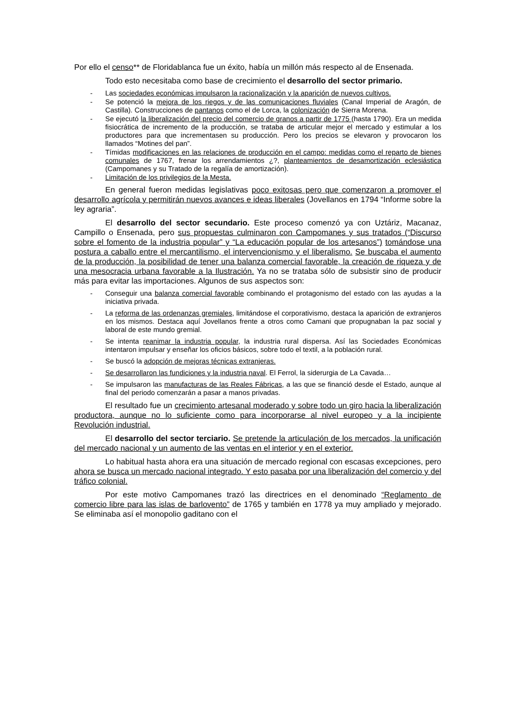Por ello el censo** de Floridablanca fue un éxito, había un millón más respecto al de Ensenada.
Todo esto necesitaba como base de crecimiento el desarrollo del sector primario.
- Las sociedades económicas impulsaron la racionalización y la aparición de nuevos cultivos.
- Se potenció la mejora de los riegos y de las comunicaciones fluviales (Canal Imperial de Aragón, de Castilla). Construcciones de pantanos como el de Lorca, la colonización de Sierra Morena.
- Se ejecutó la liberalización del precio del comercio de granos a partir de 1775 (hasta 1790). Era un medida fisiocrática de incremento de la producción, se trataba de articular mejor el mercado y estimular a los productores para que incrementasen su producción. Pero los precios se elevaron y provocaron los llamados “Motines del pan”.
- Tímidas modificaciones en las relaciones de producción en el campo: medidas como el reparto de bienes comunales de 1767, frenar los arrendamientos ¿?, planteamientos de desamortización eclesiástica (Campomanes y su Tratado de la regalía de amortización).
- Limitación de los privilegios de la Mesta.
En general fueron medidas legislativas poco exitosas pero que comenzaron a promover el desarrollo agrícola y permitirán nuevos avances e ideas liberales (Jovellanos en 1794 “Informe sobre la ley agraria”.
El desarrollo del sector secundario. Este proceso comenzó ya con Uztáriz, Macanaz, Campillo o Ensenada, pero sus propuestas culminaron con Campomanes y sus tratados (“Discurso sobre el fomento de la industria popular” y “La educación popular de los artesanos”) tomándose una postura a caballo entre el mercantilismo, el intervencionismo y el liberalismo. Se buscaba el aumento de la producción, la posibilidad de tener una balanza comercial favorable, la creación de riqueza y de una mesocracia urbana favorable a la Ilustración. Ya no se trataba sólo de subsistir sino de producir más para evitar las importaciones. Algunos de sus aspectos son:
- Conseguir una balanza comercial favorable combinando el protagonismo del estado con las ayudas a la iniciativa privada.
- La reforma de las ordenanzas gremiales, limitándose el corporativismo, destaca la aparición de extranjeros en los mismos. Destaca aquí Jovellanos frente a otros como Camani que propugnaban la paz social y laboral de este mundo gremial.
- Se intenta reanimar la industria popular, la industria rural dispersa. Así las Sociedades Económicas intentaron impulsar y enseñar los oficios básicos, sobre todo el textil, a la población rural.
- Se buscó la adopción de mejoras técnicas extranjeras.
- Se desarrollaron las fundiciones y la industria naval. El Ferrol, la siderurgia de La Cavada…
- Se impulsaron las manufacturas de las Reales Fábricas, a las que se financió desde el Estado, aunque al final del periodo comenzarán a pasar a manos privadas.
El resultado fue un crecimiento artesanal moderado y sobre todo un giro hacia la liberalización productora, aunque no lo suficiente como para incorporarse al nivel europeo y a la incipiente Revolución industrial.
El desarrollo del sector terciario. Se pretende la articulación de los mercados, la unificación del mercado nacional y un aumento de las ventas en el interior y en el exterior.
Lo habitual hasta ahora era una situación de mercado regional con escasas excepciones, pero ahora se busca un mercado nacional integrado. Y esto pasaba por una liberalización del comercio y del tráfico colonial.
Por este motivo Campomanes trazó las directrices en el denominado “Reglamento de comercio libre para las islas de barlovento” de 1765 y también en 1778 ya muy ampliado y mejorado. Se eliminaba así el monopolio gaditano con el